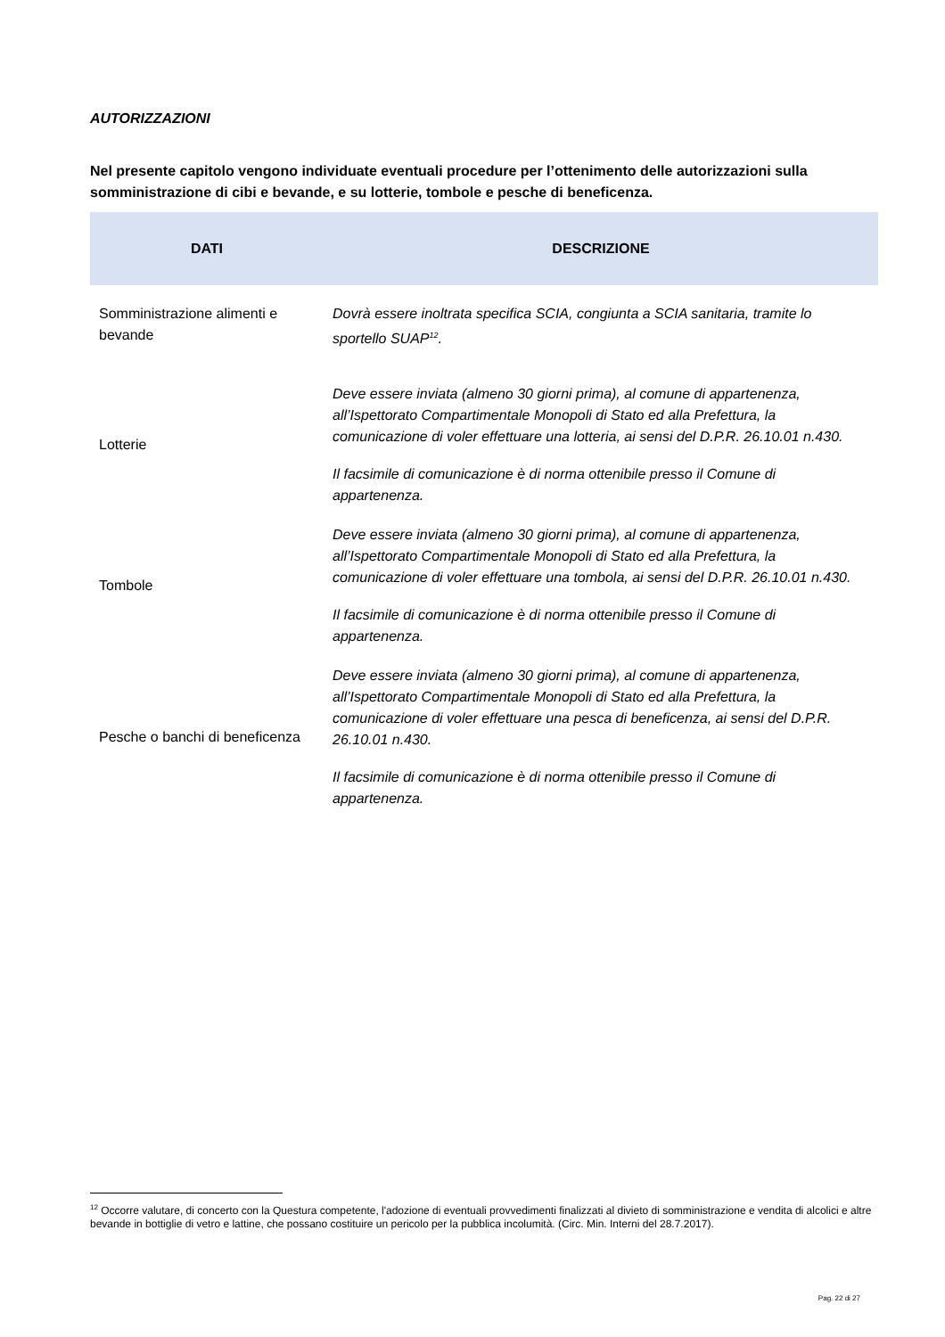AUTORIZZAZIONI
Nel presente capitolo vengono individuate eventuali procedure per l’ottenimento delle autorizzazioni sulla somministrazione di cibi e bevande, e su lotterie, tombole e pesche di beneficenza.
| DATI | DESCRIZIONE |
| --- | --- |
| Somministrazione alimenti e bevande | Dovrà essere inoltrata specifica SCIA, congiunta a SCIA sanitaria, tramite lo sportello SUAP<sup>12</sup>. |
| Lotterie | Deve essere inviata (almeno 30 giorni prima), al comune di appartenenza, all’Ispettorato Compartimentale Monopoli di Stato ed alla Prefettura, la comunicazione di voler effettuare una lotteria, ai sensi del D.P.R. 26.10.01 n.430. Il facsimile di comunicazione è di norma ottenibile presso il Comune di appartenenza. |
| Tombole | Deve essere inviata (almeno 30 giorni prima), al comune di appartenenza, all’Ispettorato Compartimentale Monopoli di Stato ed alla Prefettura, la comunicazione di voler effettuare una tombola, ai sensi del D.P.R. 26.10.01 n.430. Il facsimile di comunicazione è di norma ottenibile presso il Comune di appartenenza. |
| Pesche o banchi di beneficenza | Deve essere inviata (almeno 30 giorni prima), al comune di appartenenza, all’Ispettorato Compartimentale Monopoli di Stato ed alla Prefettura, la comunicazione di voler effettuare una pesca di beneficenza, ai sensi del D.P.R. 26.10.01 n.430. Il facsimile di comunicazione è di norma ottenibile presso il Comune di appartenenza. |
<sup>12</sup> Occorre valutare, di concerto con la Questura competente, l'adozione di eventuali provvedimenti finalizzati al divieto di somministrazione e vendita di alcolici e altre bevande in bottiglie di vetro e lattine, che possano costituire un pericolo per la pubblica incolumità. (Circ. Min. Interni del 28.7.2017).
Pag. 22 di 27